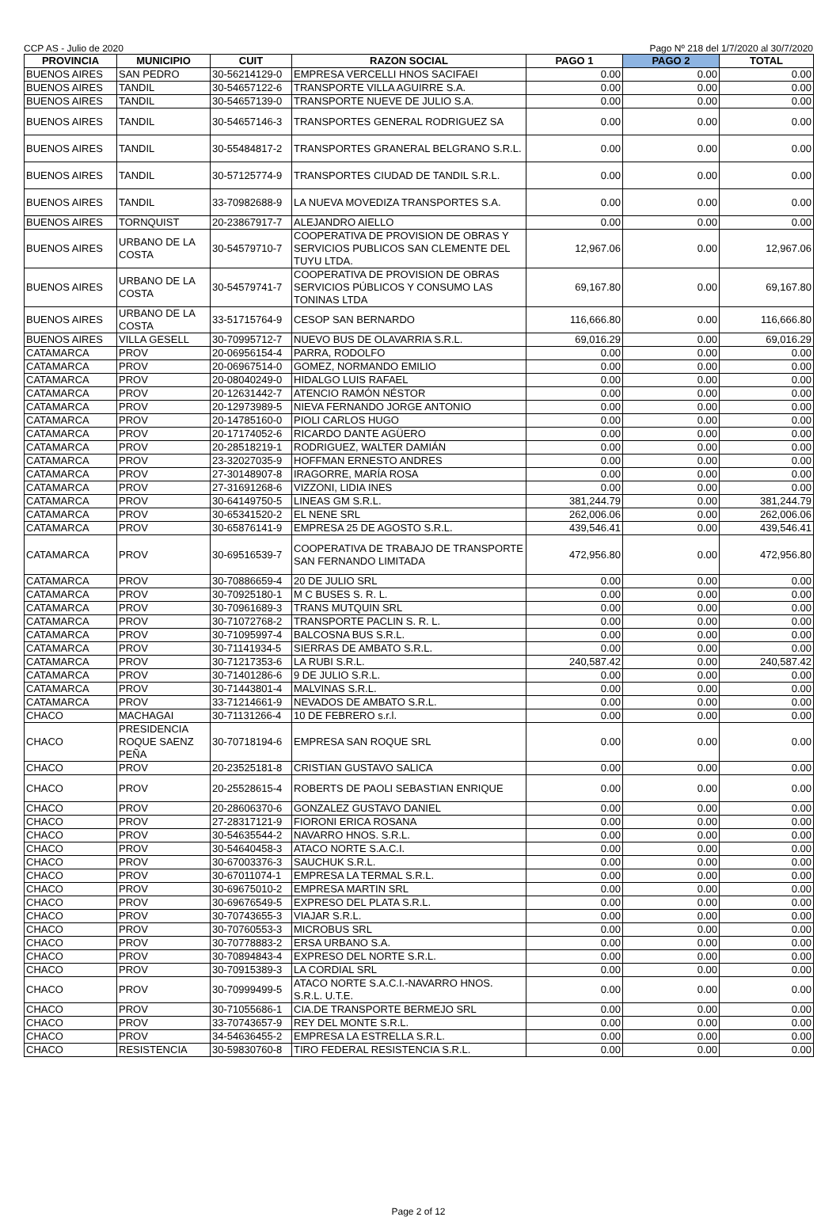CCP AS - Julio de 2020 Pago Nº 218 del 1/7/2020 al 30/7/2020
| PROVINCIA | MUNICIPIO | CUIT | RAZON SOCIAL | PAGO 1 | PAGO 2 | TOTAL |
| --- | --- | --- | --- | --- | --- | --- |
| BUENOS AIRES | SAN PEDRO | 30-56214129-0 | EMPRESA VERCELLI HNOS SACIFAEI | 0.00 | 0.00 | 0.00 |
| BUENOS AIRES | TANDIL | 30-54657122-6 | TRANSPORTE VILLA AGUIRRE S.A. | 0.00 | 0.00 | 0.00 |
| BUENOS AIRES | TANDIL | 30-54657139-0 | TRANSPORTE NUEVE DE JULIO S.A. | 0.00 | 0.00 | 0.00 |
| BUENOS AIRES | TANDIL | 30-54657146-3 | TRANSPORTES GENERAL RODRIGUEZ SA | 0.00 | 0.00 | 0.00 |
| BUENOS AIRES | TANDIL | 30-55484817-2 | TRANSPORTES GRANERAL BELGRANO S.R.L. | 0.00 | 0.00 | 0.00 |
| BUENOS AIRES | TANDIL | 30-57125774-9 | TRANSPORTES CIUDAD DE TANDIL S.R.L. | 0.00 | 0.00 | 0.00 |
| BUENOS AIRES | TANDIL | 33-70982688-9 | LA NUEVA MOVEDIZA TRANSPORTES S.A. | 0.00 | 0.00 | 0.00 |
| BUENOS AIRES | TORNQUIST | 20-23867917-7 | ALEJANDRO AIELLO | 0.00 | 0.00 | 0.00 |
| BUENOS AIRES | URBANO DE LA COSTA | 30-54579710-7 | COOPERATIVA DE PROVISION DE OBRAS Y SERVICIOS PUBLICOS SAN CLEMENTE DEL TUYU LTDA. | 12,967.06 | 0.00 | 12,967.06 |
| BUENOS AIRES | URBANO DE LA COSTA | 30-54579741-7 | COOPERATIVA DE PROVISION DE OBRAS SERVICIOS PÚBLICOS Y CONSUMO LAS TONINAS LTDA | 69,167.80 | 0.00 | 69,167.80 |
| BUENOS AIRES | URBANO DE LA COSTA | 33-51715764-9 | CESOP SAN BERNARDO | 116,666.80 | 0.00 | 116,666.80 |
| BUENOS AIRES | VILLA GESELL | 30-70995712-7 | NUEVO BUS DE OLAVARRIA S.R.L. | 69,016.29 | 0.00 | 69,016.29 |
| CATAMARCA | PROV | 20-06956154-4 | PARRA, RODOLFO | 0.00 | 0.00 | 0.00 |
| CATAMARCA | PROV | 20-06967514-0 | GOMEZ, NORMANDO EMILIO | 0.00 | 0.00 | 0.00 |
| CATAMARCA | PROV | 20-08040249-0 | HIDALGO LUIS RAFAEL | 0.00 | 0.00 | 0.00 |
| CATAMARCA | PROV | 20-12631442-7 | ATENCIO RAMÓN NÉSTOR | 0.00 | 0.00 | 0.00 |
| CATAMARCA | PROV | 20-12973989-5 | NIEVA FERNANDO JORGE ANTONIO | 0.00 | 0.00 | 0.00 |
| CATAMARCA | PROV | 20-14785160-0 | PIOLI CARLOS HUGO | 0.00 | 0.00 | 0.00 |
| CATAMARCA | PROV | 20-17174052-6 | RICARDO DANTE AGÜERO | 0.00 | 0.00 | 0.00 |
| CATAMARCA | PROV | 20-28518219-1 | RODRIGUEZ, WALTER DAMIÁN | 0.00 | 0.00 | 0.00 |
| CATAMARCA | PROV | 23-32027035-9 | HOFFMAN ERNESTO ANDRES | 0.00 | 0.00 | 0.00 |
| CATAMARCA | PROV | 27-30148907-8 | IRAGORRE, MARÍA ROSA | 0.00 | 0.00 | 0.00 |
| CATAMARCA | PROV | 27-31691268-6 | VIZZONI, LIDIA INES | 0.00 | 0.00 | 0.00 |
| CATAMARCA | PROV | 30-64149750-5 | LINEAS GM S.R.L. | 381,244.79 | 0.00 | 381,244.79 |
| CATAMARCA | PROV | 30-65341520-2 | EL NENE SRL | 262,006.06 | 0.00 | 262,006.06 |
| CATAMARCA | PROV | 30-65876141-9 | EMPRESA 25 DE AGOSTO S.R.L. | 439,546.41 | 0.00 | 439,546.41 |
| CATAMARCA | PROV | 30-69516539-7 | COOPERATIVA DE TRABAJO DE TRANSPORTE SAN FERNANDO LIMITADA | 472,956.80 | 0.00 | 472,956.80 |
| CATAMARCA | PROV | 30-70886659-4 | 20 DE JULIO SRL | 0.00 | 0.00 | 0.00 |
| CATAMARCA | PROV | 30-70925180-1 | M C BUSES S. R. L. | 0.00 | 0.00 | 0.00 |
| CATAMARCA | PROV | 30-70961689-3 | TRANS MUTQUIN SRL | 0.00 | 0.00 | 0.00 |
| CATAMARCA | PROV | 30-71072768-2 | TRANSPORTE PACLIN S. R. L. | 0.00 | 0.00 | 0.00 |
| CATAMARCA | PROV | 30-71095997-4 | BALCOSNA BUS S.R.L. | 0.00 | 0.00 | 0.00 |
| CATAMARCA | PROV | 30-71141934-5 | SIERRAS DE AMBATO S.R.L. | 0.00 | 0.00 | 0.00 |
| CATAMARCA | PROV | 30-71217353-6 | LA RUBI S.R.L. | 240,587.42 | 0.00 | 240,587.42 |
| CATAMARCA | PROV | 30-71401286-6 | 9 DE JULIO S.R.L. | 0.00 | 0.00 | 0.00 |
| CATAMARCA | PROV | 30-71443801-4 | MALVINAS S.R.L. | 0.00 | 0.00 | 0.00 |
| CATAMARCA | PROV | 33-71214661-9 | NEVADOS DE AMBATO S.R.L. | 0.00 | 0.00 | 0.00 |
| CHACO | MACHAGAI | 30-71131266-4 | 10 DE FEBRERO s.r.l. | 0.00 | 0.00 | 0.00 |
| CHACO | PRESIDENCIA ROQUE SAENZ PEÑA | 30-70718194-6 | EMPRESA SAN ROQUE SRL | 0.00 | 0.00 | 0.00 |
| CHACO | PROV | 20-23525181-8 | CRISTIAN GUSTAVO SALICA | 0.00 | 0.00 | 0.00 |
| CHACO | PROV | 20-25528615-4 | ROBERTS DE PAOLI SEBASTIAN ENRIQUE | 0.00 | 0.00 | 0.00 |
| CHACO | PROV | 20-28606370-6 | GONZALEZ GUSTAVO DANIEL | 0.00 | 0.00 | 0.00 |
| CHACO | PROV | 27-28317121-9 | FIORONI ERICA ROSANA | 0.00 | 0.00 | 0.00 |
| CHACO | PROV | 30-54635544-2 | NAVARRO HNOS. S.R.L. | 0.00 | 0.00 | 0.00 |
| CHACO | PROV | 30-54640458-3 | ATACO NORTE S.A.C.I. | 0.00 | 0.00 | 0.00 |
| CHACO | PROV | 30-67003376-3 | SAUCHUK S.R.L. | 0.00 | 0.00 | 0.00 |
| CHACO | PROV | 30-67011074-1 | EMPRESA LA TERMAL S.R.L. | 0.00 | 0.00 | 0.00 |
| CHACO | PROV | 30-69675010-2 | EMPRESA MARTIN SRL | 0.00 | 0.00 | 0.00 |
| CHACO | PROV | 30-69676549-5 | EXPRESO DEL PLATA S.R.L. | 0.00 | 0.00 | 0.00 |
| CHACO | PROV | 30-70743655-3 | VIAJAR S.R.L. | 0.00 | 0.00 | 0.00 |
| CHACO | PROV | 30-70760553-3 | MICROBUS SRL | 0.00 | 0.00 | 0.00 |
| CHACO | PROV | 30-70778883-2 | ERSA URBANO S.A. | 0.00 | 0.00 | 0.00 |
| CHACO | PROV | 30-70894843-4 | EXPRESO DEL NORTE S.R.L. | 0.00 | 0.00 | 0.00 |
| CHACO | PROV | 30-70915389-3 | LA CORDIAL SRL | 0.00 | 0.00 | 0.00 |
| CHACO | PROV | 30-70999499-5 | ATACO NORTE S.A.C.I.-NAVARRO HNOS. S.R.L. U.T.E. | 0.00 | 0.00 | 0.00 |
| CHACO | PROV | 30-71055686-1 | CIA.DE TRANSPORTE BERMEJO SRL | 0.00 | 0.00 | 0.00 |
| CHACO | PROV | 33-70743657-9 | REY DEL MONTE S.R.L. | 0.00 | 0.00 | 0.00 |
| CHACO | PROV | 34-54636455-2 | EMPRESA LA ESTRELLA S.R.L. | 0.00 | 0.00 | 0.00 |
| CHACO | RESISTENCIA | 30-59830760-8 | TIRO FEDERAL RESISTENCIA S.R.L. | 0.00 | 0.00 | 0.00 |
Page 2 of 12